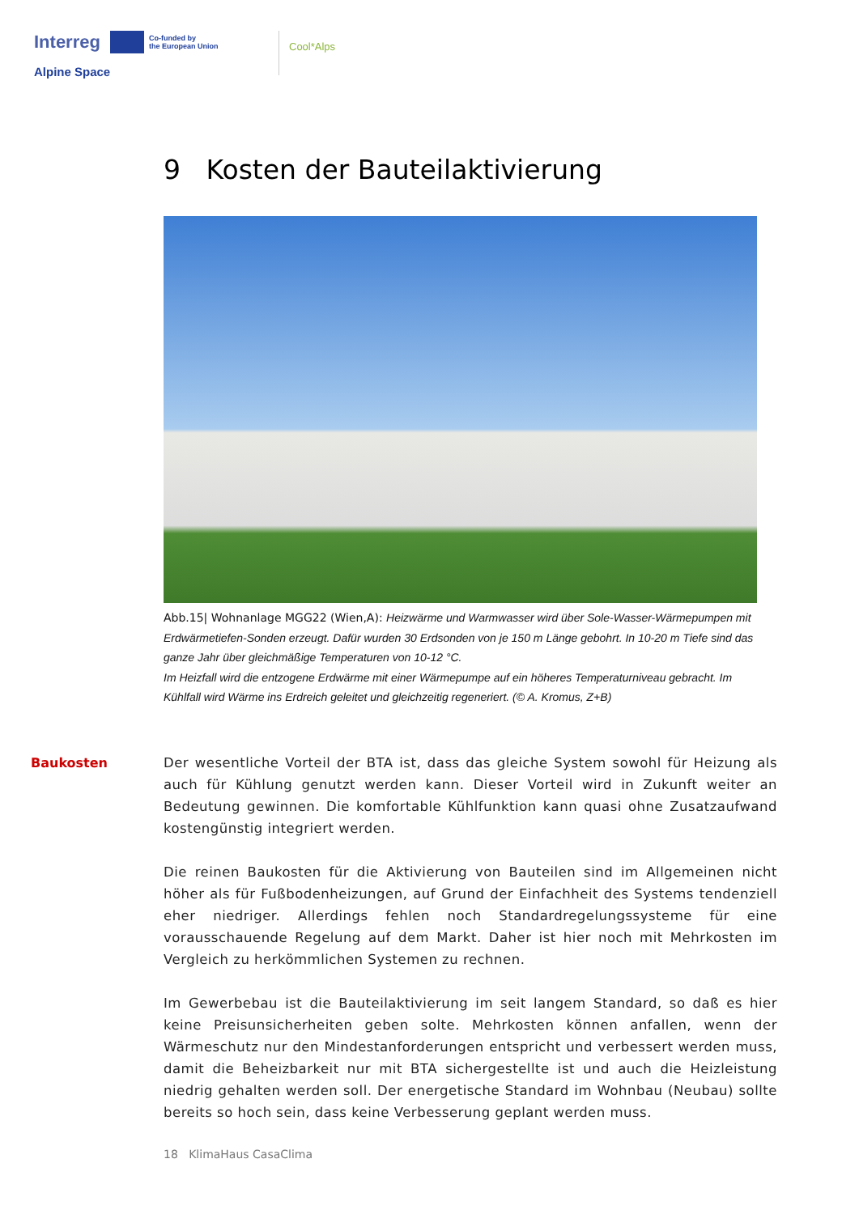Interreg Co-funded by
the European Union
Alpine Space
Cool*Alps
9 Kosten der Bauteilaktivierung
Abb.15| Wohnanlage MGG22 (Wien,A): Heizwärme und Warmwasser wird über Sole-Wasser-Wärmepumpen mit Erdwärmetiefen-Sonden erzeugt. Dafür wurden 30 Erdsonden von je 150 m Länge gebohrt. In 10-20 m Tiefe sind das ganze Jahr über gleichmäßige Temperaturen von 10-12 °C.
Im Heizfall wird die entzogene Erdwärme mit einer Wärmepumpe auf ein höheres Temperaturniveau gebracht. Im Kühlfall wird Wärme ins Erdreich geleitet und gleichzeitig regeneriert. (© A. Kromus, Z+B)
Baukosten
Der wesentliche Vorteil der BTA ist, dass das gleiche System sowohl für Heizung als auch für Kühlung genutzt werden kann. Dieser Vorteil wird in Zukunft weiter an Bedeutung gewinnen. Die komfortable Kühlfunktion kann quasi ohne Zusatzaufwand kostengünstig integriert werden.
Die reinen Baukosten für die Aktivierung von Bauteilen sind im Allgemeinen nicht höher als für Fußbodenheizungen, auf Grund der Einfachheit des Systems tendenziell eher niedriger. Allerdings fehlen noch Standardregelungssysteme für eine vorausschauende Regelung auf dem Markt. Daher ist hier noch mit Mehrkosten im Vergleich zu herkömmlichen Systemen zu rechnen.
Im Gewerbebau ist die Bauteilaktivierung im seit langem Standard, so daß es hier keine Preisunsicherheiten geben solte. Mehrkosten können anfallen, wenn der Wärmeschutz nur den Mindestanforderungen entspricht und verbessert werden muss, damit die Beheizbarkeit nur mit BTA sichergestellte ist und auch die Heizleistung niedrig gehalten werden soll. Der energetische Standard im Wohnbau (Neubau) sollte bereits so hoch sein, dass keine Verbesserung geplant werden muss.
18 KlimaHaus CasaClima